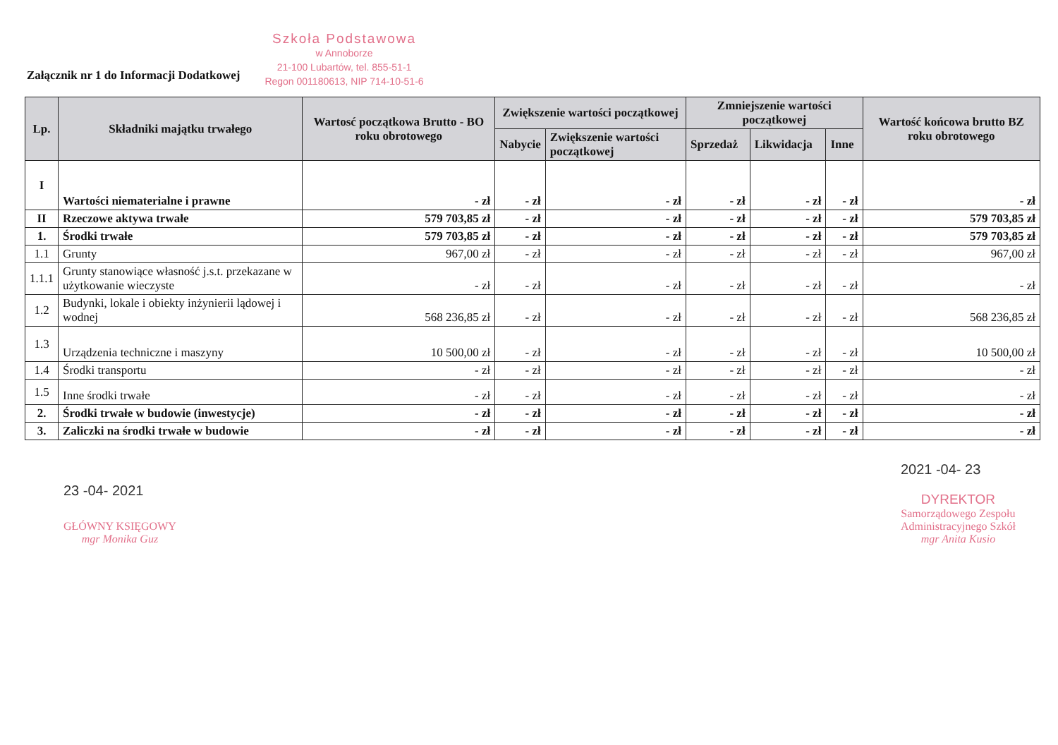Załącznik nr 1 do Informacji Dodatkowej
Szkoła Podstawowa
w Annoborze
21-100 Lubartów, tel. 855-51-1
Regon 001180613, NIP 714-10-51-6
| Lp. | Składniki majątku trwałego | Wartosć początkowa Brutto - BO roku obrotowego | Zwiększenie wartości początkowej | | Zmniejszenie wartości początkowej | | | Wartość końcowa brutto BZ roku obrotowego |
| --- | --- | --- | --- | --- | --- | --- | --- | --- |
| | | | Nabycie | Zwiększenie wartości początkowej | Sprzedaż | Likwidacja | Inne | |
| I | Wartości niematerialne i prawne | - zł | - zł | - zł | - zł | - zł | - zł | - zł |
| II | Rzeczowe aktywa trwałe | 579 703,85 zł | - zł | - zł | - zł | - zł | - zł | 579 703,85 zł |
| 1. | Środki trwałe | 579 703,85 zł | - zł | - zł | - zł | - zł | - zł | 579 703,85 zł |
| 1.1 | Grunty | 967,00 zł | - zł | - zł | - zł | - zł | - zł | 967,00 zł |
| 1.1.1 | Grunty stanowiące własność j.s.t. przekazane w użytkowanie wieczyste | - zł | - zł | - zł | - zł | - zł | - zł | - zł |
| 1.2 | Budynki, lokale i obiekty inżynierii lądowej i wodnej | 568 236,85 zł | - zł | - zł | - zł | - zł | - zł | 568 236,85 zł |
| 1.3 | Urządzenia techniczne i maszyny | 10 500,00 zł | - zł | - zł | - zł | - zł | - zł | 10 500,00 zł |
| 1.4 | Środki transportu | - zł | - zł | - zł | - zł | - zł | - zł | - zł |
| 1.5 | Inne środki trwałe | - zł | - zł | - zł | - zł | - zł | - zł | - zł |
| 2. | Środki trwałe w budowie (inwestycje) | - zł | - zł | - zł | - zł | - zł | - zł | - zł |
| 3. | Zaliczki na środki trwałe w budowie | - zł | - zł | - zł | - zł | - zł | - zł | - zł |
23 -04- 2021
GŁÓWNY KSIĘGOWY
mgr Monika Guz
2021 -04- 23
DYREKTOR
Samorządowego Zespołu
Administracyjnego Szkół
mgr Anita Kusio